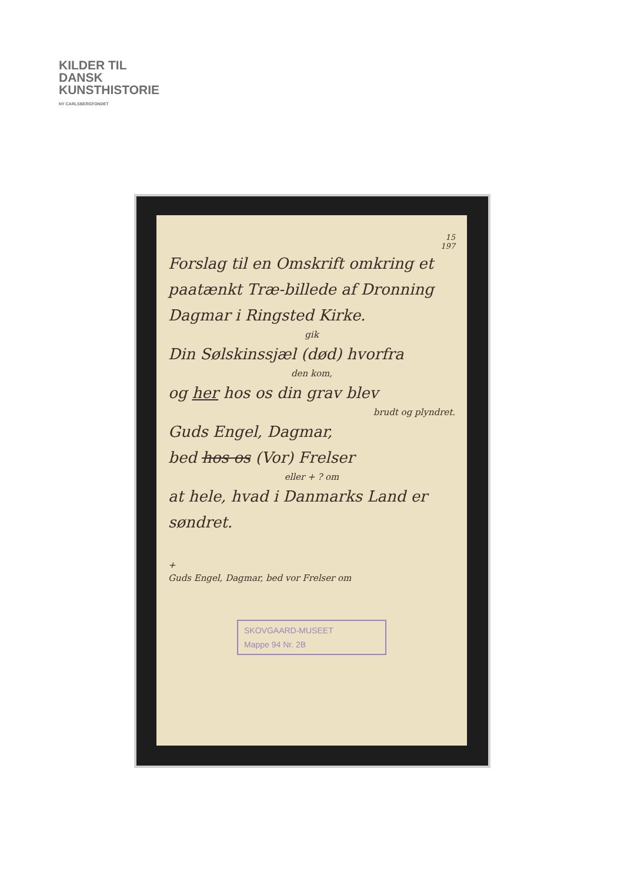KILDER TIL
DANSK
KUNSTHISTORIE
NY CARLSBERGFONDET
15
197
Forslag til en Omskrift omkring et paatænkt Træ-billede af Dronning Dagmar i Ringsted Kirke.
gik
Din Sølskinssjæl (død) hvorfra
den kom,
og her hos os din grav blev
brudt og plyndret.
Guds Engel, Dagmar,
bed hos os (Vor) Frelser
eller + ? om
at hele, hvad i Danmarks Land er søndret.
+
Guds Engel, Dagmar, bed vor Frelser om
SKOVGAARD-MUSEET
Mappe 94 Nr. 2B